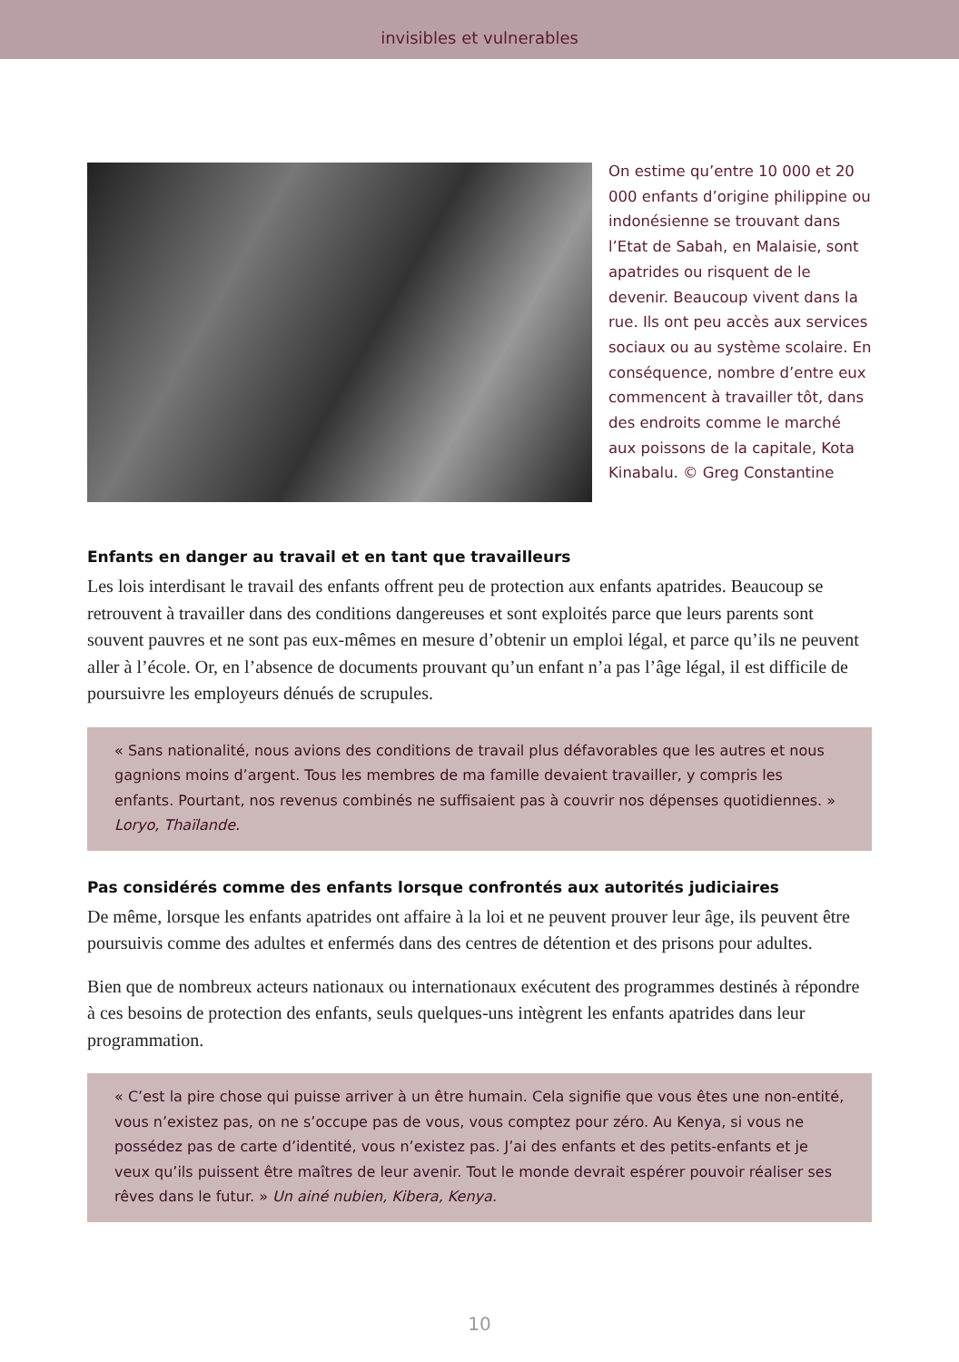invisibles et vulnerables
On estime qu’entre 10 000 et 20 000 enfants d’origine philippine ou indonésienne se trouvant dans l’Etat de Sabah, en Malaisie, sont apatrides ou risquent de le devenir. Beaucoup vivent dans la rue. Ils ont peu accès aux services sociaux ou au système scolaire. En conséquence, nombre d’entre eux commencent à travailler tôt, dans des endroits comme le marché aux poissons de la capitale, Kota Kinabalu. © Greg Constantine
Enfants en danger au travail et en tant que travailleurs
Les lois interdisant le travail des enfants offrent peu de protection aux enfants apatrides. Beaucoup se retrouvent à travailler dans des conditions dangereuses et sont exploités parce que leurs parents sont souvent pauvres et ne sont pas eux-mêmes en mesure d’obtenir un emploi légal, et parce qu’ils ne peuvent aller à l’école. Or, en l’absence de documents prouvant qu’un enfant n’a pas l’âge légal, il est difficile de poursuivre les employeurs dénués de scrupules.
« Sans nationalité, nous avions des conditions de travail plus défavorables que les autres et nous gagnions moins d’argent. Tous les membres de ma famille devaient travailler, y compris les enfants. Pourtant, nos revenus combinés ne suffisaient pas à couvrir nos dépenses quotidiennes. » Loryo, Thaïlande.
Pas considérés comme des enfants lorsque confrontés aux autorités judiciaires
De même, lorsque les enfants apatrides ont affaire à la loi et ne peuvent prouver leur âge, ils peuvent être poursuivis comme des adultes et enfermés dans des centres de détention et des prisons pour adultes.
Bien que de nombreux acteurs nationaux ou internationaux exécutent des programmes destinés à répondre à ces besoins de protection des enfants, seuls quelques-uns intègrent les enfants apatrides dans leur programmation.
« C’est la pire chose qui puisse arriver à un être humain. Cela signifie que vous êtes une non-entité, vous n’existez pas, on ne s’occupe pas de vous, vous comptez pour zéro. Au Kenya, si vous ne possédez pas de carte d’identité, vous n’existez pas. J’ai des enfants et des petits-enfants et je veux qu’ils puissent être maîtres de leur avenir. Tout le monde devrait espérer pouvoir réaliser ses rêves dans le futur. » Un ainé nubien, Kibera, Kenya.
10